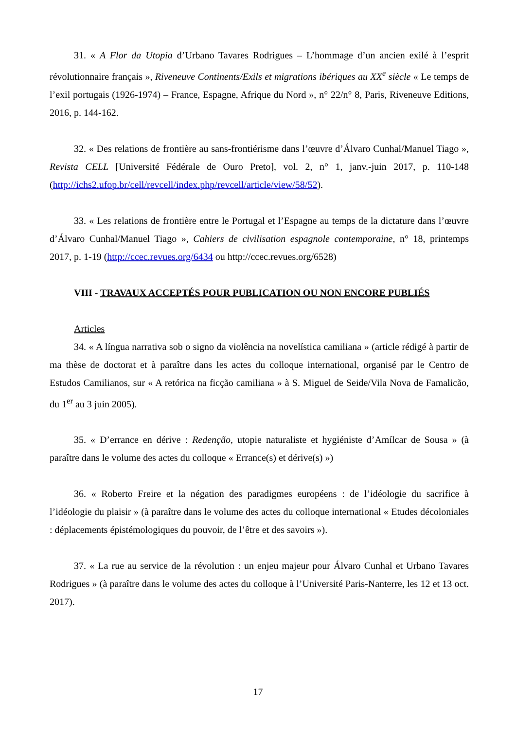31. « A Flor da Utopia d’Urbano Tavares Rodrigues – L’hommage d’un ancien exilé à l’esprit révolutionnaire français », Riveneuve Continents/Exils et migrations ibériques au XX<sup>e</sup> siècle « Le temps de l’exil portugais (1926-1974) – France, Espagne, Afrique du Nord », n° 22/n° 8, Paris, Riveneuve Editions, 2016, p. 144-162.
32. « Des relations de frontière au sans-frontiérisme dans l’œuvre d’Álvaro Cunhal/Manuel Tiago », Revista CELL [Université Fédérale de Ouro Preto], vol. 2, n° 1, janv.-juin 2017, p. 110-148 (http://ichs2.ufop.br/cell/revcell/index.php/revcell/article/view/58/52).
33. « Les relations de frontière entre le Portugal et l’Espagne au temps de la dictature dans l’œuvre d’Álvaro Cunhal/Manuel Tiago », Cahiers de civilisation espagnole contemporaine, n° 18, printemps 2017, p. 1-19 (http://ccec.revues.org/6434 ou http://ccec.revues.org/6528)
VIII - TRAVAUX ACCEPTÉS POUR PUBLICATION OU NON ENCORE PUBLIÉS
Articles
34. « A língua narrativa sob o signo da violência na novelística camiliana » (article rédigé à partir de ma thèse de doctorat et à paraître dans les actes du colloque international, organisé par le Centro de Estudos Camilianos, sur « A retórica na ficção camiliana » à S. Miguel de Seide/Vila Nova de Famalicão, du 1<sup>er</sup> au 3 juin 2005).
35. « D’errance en dérive : Redenção, utopie naturaliste et hygiéniste d’Amílcar de Sousa » (à paraître dans le volume des actes du colloque « Errance(s) et dérive(s) »)
36. « Roberto Freire et la négation des paradigmes européens : de l’idéologie du sacrifice à l’idéologie du plaisir » (à paraître dans le volume des actes du colloque international « Etudes décoloniales : déplacements épistémologiques du pouvoir, de l’être et des savoirs »).
37. « La rue au service de la révolution : un enjeu majeur pour Álvaro Cunhal et Urbano Tavares Rodrigues » (à paraître dans le volume des actes du colloque à l’Université Paris-Nanterre, les 12 et 13 oct. 2017).
17